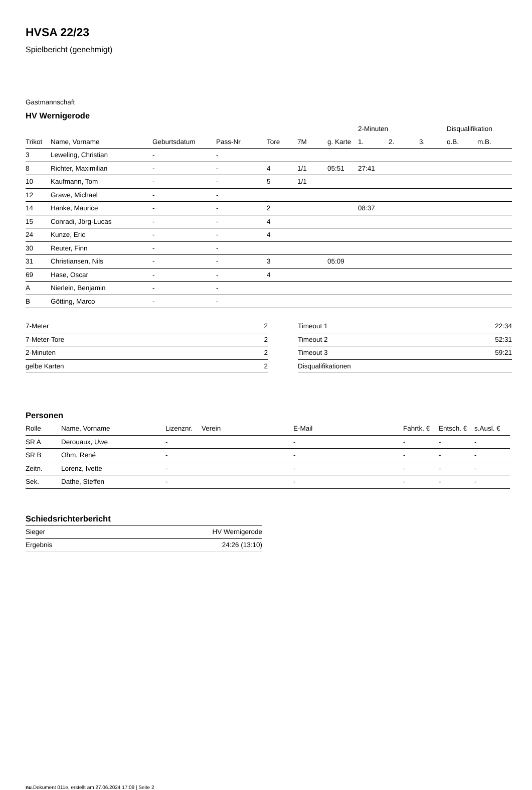HVSA 22/23
Spielbericht (genehmigt)
Gastmannschaft
HV Wernigerode
| | | | | | | | 2-Minuten | | | Disqualifikation | |
| --- | --- | --- | --- | --- | --- | --- | --- | --- | --- | --- | --- |
| Trikot | Name, Vorname | Geburtsdatum | Pass-Nr | Tore | 7M | g. Karte | 1. | 2. | 3. | o.B. | m.B. |
| 3 | Leweling, Christian | - | - | | | | | | | | |
| 8 | Richter, Maximilian | - | - | 4 | 1/1 | 05:51 | 27:41 | | | | |
| 10 | Kaufmann, Tom | - | - | 5 | 1/1 | | | | | | |
| 12 | Grawe, Michael | - | - | | | | | | | | |
| 14 | Hanke, Maurice | - | - | 2 | | | 08:37 | | | | |
| 15 | Conradi, Jörg-Lucas | - | - | 4 | | | | | | | |
| 24 | Kunze, Eric | - | - | 4 | | | | | | | |
| 30 | Reuter, Finn | - | - | | | | | | | | |
| 31 | Christiansen, Nils | - | - | 3 | | 05:09 | | | | | |
| 69 | Hase, Oscar | - | - | 4 | | | | | | | |
| A | Nierlein, Benjamin | - | - | | | | | | | | |
| B | Götting, Marco | - | - | | | | | | | | |
| 7-Meter | 2 |
| 7-Meter-Tore | 2 |
| 2-Minuten | 2 |
| gelbe Karten | 2 |
| Timeout 1 | 22:34 |
| Timeout 2 | 52:31 |
| Timeout 3 | 59:21 |
| Disqualifikationen | |
Personen
| Rolle | Name, Vorname | Lizenznr. | Verein | E-Mail | Fahrtk. € | Entsch. € | s.Ausl. € |
| --- | --- | --- | --- | --- | --- | --- | --- |
| SR A | Derouaux, Uwe | - | | - | - | - | - |
| SR B | Ohm, René | - | | - | - | - | - |
| Zeitn. | Lorenz, Ivette | - | | - | - | - | - |
| Sek. | Dathe, Steffen | - | | - | - | - | - |
Schiedsrichterbericht
| Sieger | HV Wernigerode |
| Ergebnis | 24:26 (13:10) |
nu.Dokument 011e, erstellt am 27.06.2024 17:08 | Seite 2